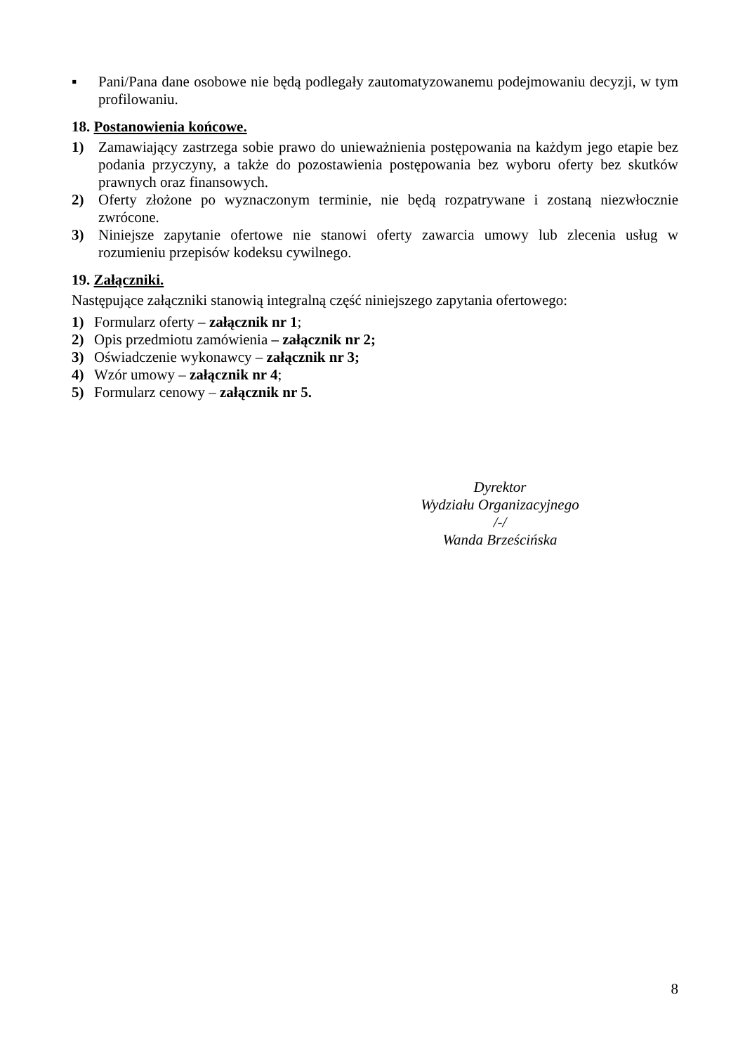▪ Pani/Pana dane osobowe nie będą podlegały zautomatyzowanemu podejmowaniu decyzji, w tym profilowaniu.
18. Postanowienia końcowe.
1) Zamawiający zastrzega sobie prawo do unieważnienia postępowania na każdym jego etapie bez podania przyczyny, a także do pozostawienia postępowania bez wyboru oferty bez skutków prawnych oraz finansowych.
2) Oferty złożone po wyznaczonym terminie, nie będą rozpatrywane i zostaną niezwłocznie zwrócone.
3) Niniejsze zapytanie ofertowe nie stanowi oferty zawarcia umowy lub zlecenia usług w rozumieniu przepisów kodeksu cywilnego.
19. Załączniki.
Następujące załączniki stanowią integralną część niniejszego zapytania ofertowego:
1) Formularz oferty – załącznik nr 1;
2) Opis przedmiotu zamówienia – załącznik nr 2;
3) Oświadczenie wykonawcy – załącznik nr 3;
4) Wzór umowy – załącznik nr 4;
5) Formularz cenowy – załącznik nr 5.
Dyrektor
Wydziału Organizacyjnego
/-/
Wanda Brześcińska
8